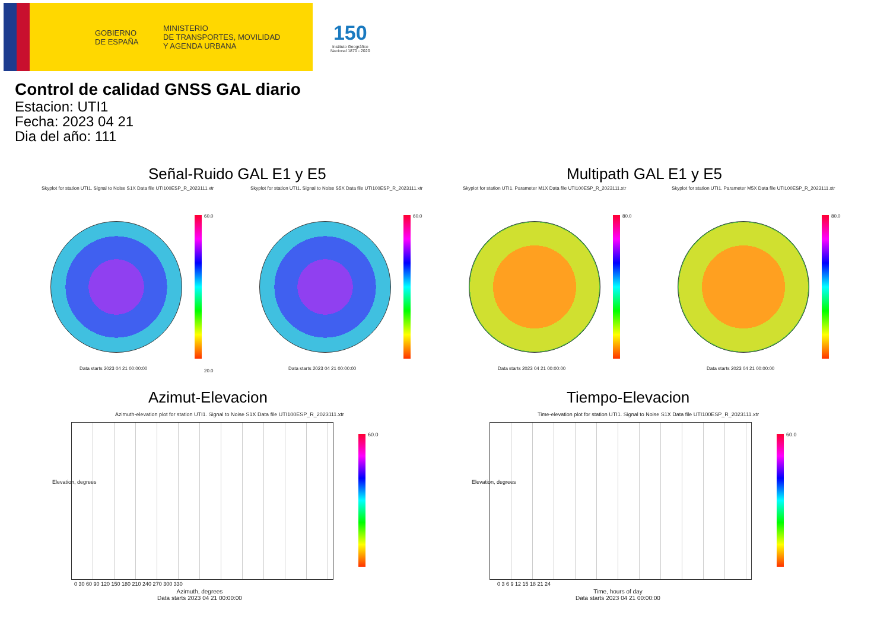GOBIERNO
DE ESPAÑA
MINISTERIO
DE TRANSPORTES, MOVILIDAD
Y AGENDA URBANA
150
Instituto Geográfico
Nacional 1870 - 2020
Control de calidad GNSS GAL diario
Estacion: UTI1
Fecha: 2023 04 21
Dia del año: 111
Señal-Ruido GAL E1 y E5 Multipath GAL E1 y E5
Skyplot for station UTI1. Signal to Noise S1X Data file UTI100ESP_R_2023111.xtr
Skyplot for station UTI1. Signal to Noise S5X Data file UTI100ESP_R_2023111.xtr
Skyplot for station UTI1. Parameter M1X Data file UTI100ESP_R_2023111.xtr
Skyplot for station UTI1. Parameter M5X Data file UTI100ESP_R_2023111.xtr
60.0
20.0
60.0 80.0 80.0
Data starts 2023 04 21 00:00:00
Data starts 2023 04 21 00:00:00
Data starts 2023 04 21 00:00:00
Data starts 2023 04 21 00:00:00
Azimut-Elevacion Tiempo-Elevacion
Azimuth-elevation plot for station UTI1. Signal to Noise S1X Data file UTI100ESP_R_2023111.xtr
Time-elevation plot for station UTI1. Signal to Noise S1X Data file UTI100ESP_R_2023111.xtr
60.0 60.0
0 30 60 90 120 150 180 210 240 270 300 330
Azimuth, degrees
Data starts 2023 04 21 00:00:00
0 3 6 9 12 15 18 21 24
Time, hours of day
Data starts 2023 04 21 00:00:00
Elevation, degrees Elevation, degrees